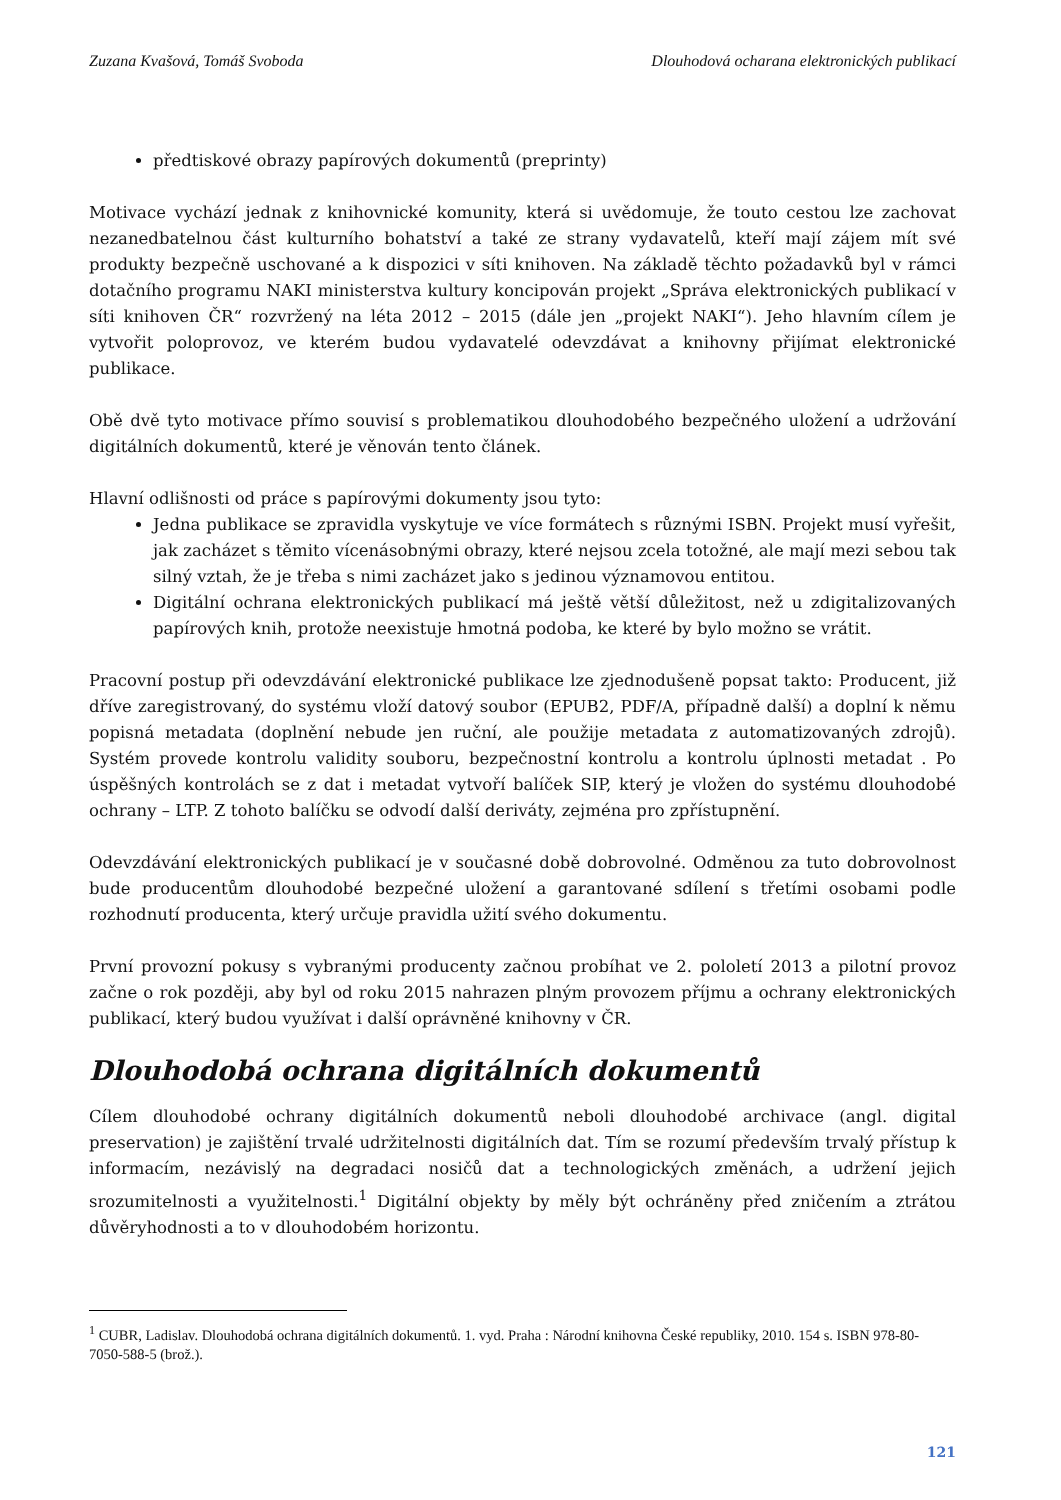Zuzana Kvašová, Tomáš Svoboda Dlouhodová ocharana elektronických publikací
předtiskové obrazy papírových dokumentů (preprinty)
Motivace vychází jednak z knihovnické komunity, která si uvědomuje, že touto cestou lze zachovat nezanedbatelnou část kulturního bohatství a také ze strany vydavatelů, kteří mají zájem mít své produkty bezpečně uschované a k dispozici v síti knihoven. Na základě těchto požadavků byl v rámci dotačního programu NAKI ministerstva kultury koncipován projekt „Správa elektronických publikací v síti knihoven ČR“ rozvržený na léta 2012 – 2015 (dále jen „projekt NAKI“). Jeho hlavním cílem je vytvořit poloprovoz, ve kterém budou vydavatelé odevzdávat a knihovny přijímat elektronické publikace.
Obě dvě tyto motivace přímo souvisí s problematikou dlouhodobého bezpečného uložení a udržování digitálních dokumentů, které je věnován tento článek.
Hlavní odlišnosti od práce s papírovými dokumenty jsou tyto:
Jedna publikace se zpravidla vyskytuje ve více formátech s různými ISBN. Projekt musí vyřešit, jak zacházet s těmito vícenásobnými obrazy, které nejsou zcela totožné, ale mají mezi sebou tak silný vztah, že je třeba s nimi zacházet jako s jedinou významovou entitou.
Digitální ochrana elektronických publikací má ještě větší důležitost, než u zdigitalizovaných papírových knih, protože neexistuje hmotná podoba, ke které by bylo možno se vrátit.
Pracovní postup při odevzdávání elektronické publikace lze zjednodušeně popsat takto: Producent, již dříve zaregistrovaný, do systému vloží datový soubor (EPUB2, PDF/A, případně další) a doplní k němu popisná metadata (doplnění nebude jen ruční, ale použije metadata z automatizovaných zdrojů). Systém provede kontrolu validity souboru, bezpečnostní kontrolu a kontrolu úplnosti metadat . Po úspěšných kontrolách se z dat i metadat vytvoří balíček SIP, který je vložen do systému dlouhodobé ochrany – LTP. Z tohoto balíčku se odvodí další deriváty, zejména pro zpřístupnění.
Odevzdávání elektronických publikací je v současné době dobrovolné. Odměnou za tuto dobrovolnost bude producentům dlouhodobé bezpečné uložení a garantované sdílení s třetími osobami podle rozhodnutí producenta, který určuje pravidla užití svého dokumentu.
První provozní pokusy s vybranými producenty začnou probíhat ve 2. pololetí 2013 a pilotní provoz začne o rok později, aby byl od roku 2015 nahrazen plným provozem příjmu a ochrany elektronických publikací, který budou využívat i další oprávněné knihovny v ČR.
Dlouhodobá ochrana digitálních dokumentů
Cílem dlouhodobé ochrany digitálních dokumentů neboli dlouhodobé archivace (angl. digital preservation) je zajištění trvalé udržitelnosti digitálních dat. Tím se rozumí především trvalý přístup k informacím, nezávislý na degradaci nosičů dat a technologických změnách, a udržení jejich srozumitelnosti a využitelnosti.<sup>1</sup> Digitální objekty by měly být ochráněny před zničením a ztrátou důvěryhodnosti a to v dlouhodobém horizontu.
<sup>1</sup> CUBR, Ladislav. Dlouhodobá ochrana digitálních dokumentů. 1. vyd. Praha : Národní knihovna České republiky, 2010. 154 s. ISBN 978-80- 7050-588-5 (brož.).
121